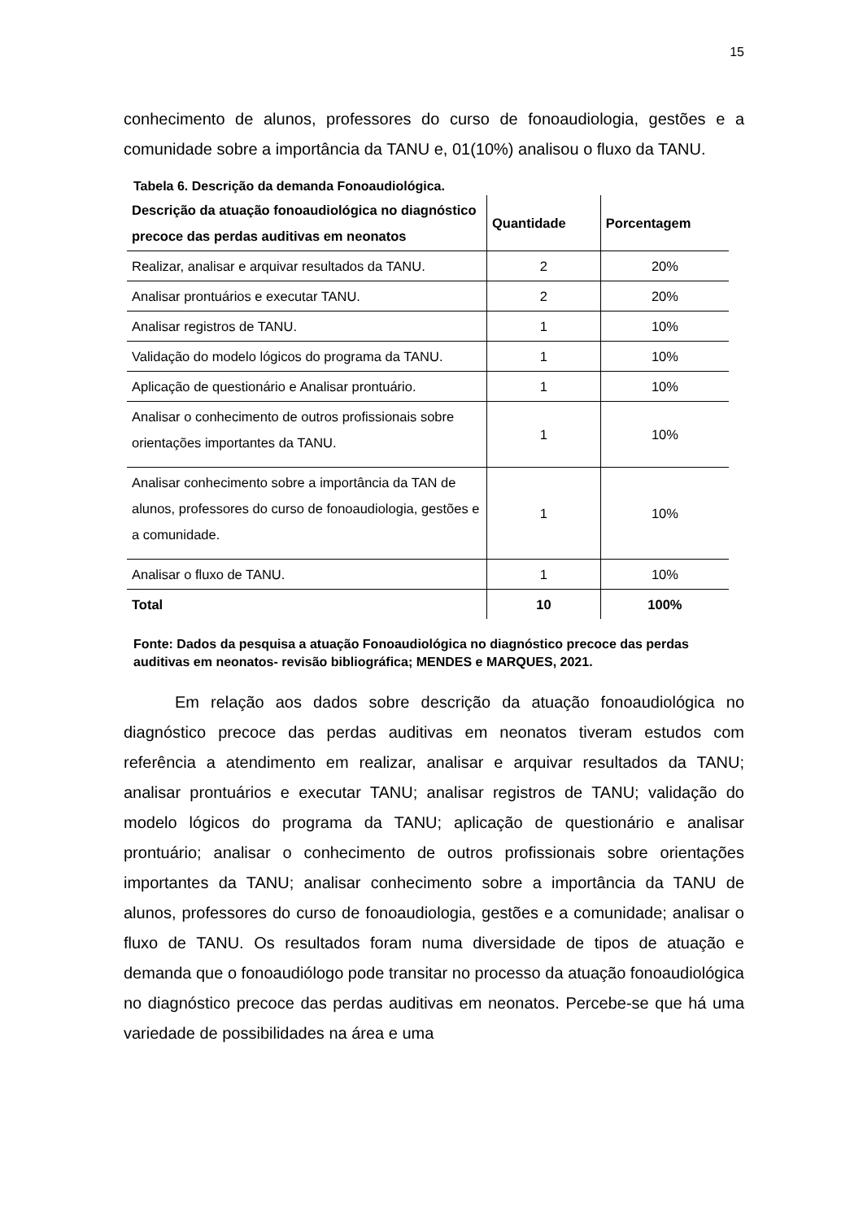15
conhecimento de alunos, professores do curso de fonoaudiologia, gestões e a comunidade sobre a importância da TANU e, 01(10%) analisou o fluxo da TANU.
Tabela 6. Descrição da demanda Fonoaudiológica.
| Descrição da atuação fonoaudiológica no diagnóstico precoce das perdas auditivas em neonatos | Quantidade | Porcentagem |
| --- | --- | --- |
| Realizar, analisar e arquivar resultados da TANU. | 2 | 20% |
| Analisar prontuários e executar TANU. | 2 | 20% |
| Analisar registros de TANU. | 1 | 10% |
| Validação do modelo lógicos do programa da TANU. | 1 | 10% |
| Aplicação de questionário e Analisar prontuário. | 1 | 10% |
| Analisar o conhecimento de outros profissionais sobre orientações importantes da TANU. | 1 | 10% |
| Analisar conhecimento sobre a importância da TAN de alunos, professores do curso de fonoaudiologia, gestões e a comunidade. | 1 | 10% |
| Analisar o fluxo de TANU. | 1 | 10% |
| Total | 10 | 100% |
Fonte: Dados da pesquisa a atuação Fonoaudiológica no diagnóstico precoce das perdas auditivas em neonatos- revisão bibliográfica; MENDES e MARQUES, 2021.
Em relação aos dados sobre descrição da atuação fonoaudiológica no diagnóstico precoce das perdas auditivas em neonatos tiveram estudos com referência a atendimento em realizar, analisar e arquivar resultados da TANU; analisar prontuários e executar TANU; analisar registros de TANU; validação do modelo lógicos do programa da TANU; aplicação de questionário e analisar prontuário; analisar o conhecimento de outros profissionais sobre orientações importantes da TANU; analisar conhecimento sobre a importância da TANU de alunos, professores do curso de fonoaudiologia, gestões e a comunidade; analisar o fluxo de TANU. Os resultados foram numa diversidade de tipos de atuação e demanda que o fonoaudiólogo pode transitar no processo da atuação fonoaudiológica no diagnóstico precoce das perdas auditivas em neonatos. Percebe-se que há uma variedade de possibilidades na área e uma